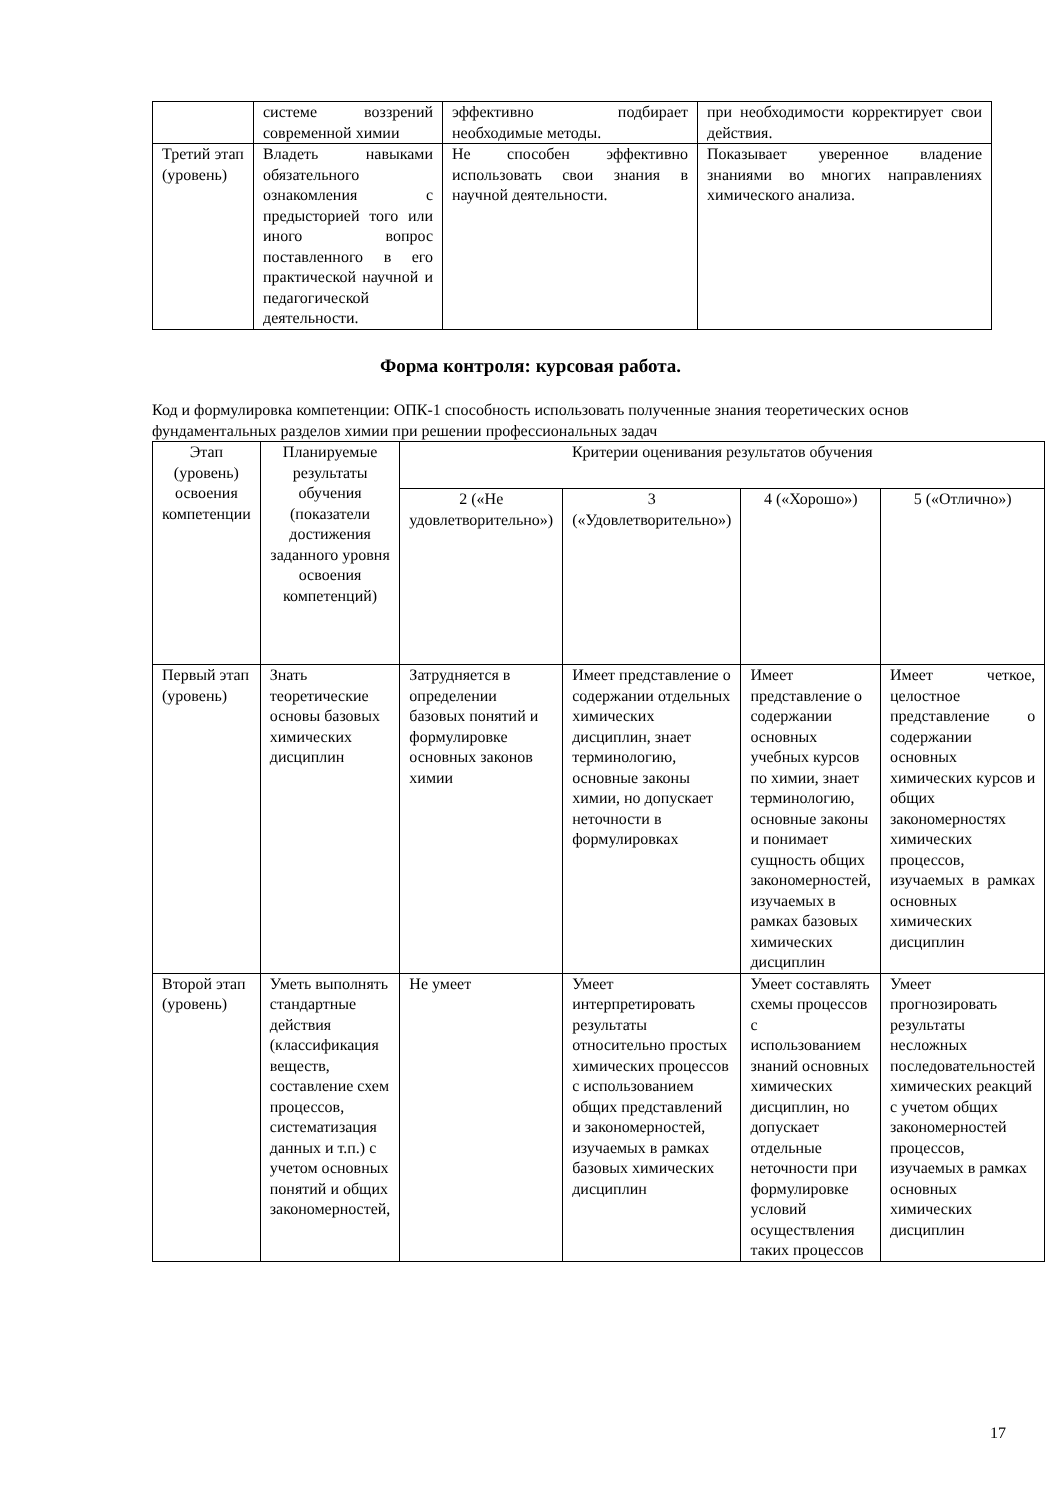| | системе воззрений современной химии | эффективно подбирает необходимые методы. | при необходимости корректирует свои действия. |
| Третий этап (уровень) | Владеть навыками обязательного ознакомления с предысторией того или иного вопрос поставленного в его практической научной и педагогической деятельности. | Не способен эффективно использовать свои знания в научной деятельности. | Показывает уверенное владение знаниями во многих направлениях химического анализа. |
Форма контроля: курсовая работа.
Код и формулировка компетенции: ОПК-1 способность использовать полученные знания теоретических основ фундаментальных разделов химии при решении профессиональных задач
| Этап (уровень) освоения компетенции | Планируемые результаты обучения (показатели достижения заданного уровня освоения компетенций) | Критерии оценивания результатов обучения | | | |
| --- | --- | --- | --- | --- | --- |
| | | 2 («Не удовлетворительно») | 3 («Удовлетворительно») | 4 («Хорошо») | 5 («Отлично») |
| Первый этап (уровень) | Знать теоретические основы базовых химических дисциплин | Затрудняется в определении базовых понятий и формулировке основных законов химии | Имеет представление о содержании отдельных химических дисциплин, знает терминологию, основные законы химии, но допускает неточности в формулировках | Имеет представление о содержании основных учебных курсов по химии, знает терминологию, основные законы и понимает сущность общих закономерностей, изучаемых в рамках базовых химических дисциплин | Имеет четкое, целостное представление о содержании основных химических курсов и общих закономерностях химических процессов, изучаемых в рамках основных химических дисциплин |
| Второй этап (уровень) | Уметь выполнять стандартные действия (классификация веществ, составление схем процессов, систематизация данных и т.п.) с учетом основных понятий и общих закономерностей, | Не умеет | Умеет интерпретировать результаты относительно простых химических процессов с использованием общих представлений и закономерностей, изучаемых в рамках базовых химических дисциплин | Умеет составлять схемы процессов с использованием знаний основных химических дисциплин, но допускает отдельные неточности при формулировке условий осуществления таких процессов | Умеет прогнозировать результаты несложных последовательностей химических реакций с учетом общих закономерностей процессов, изучаемых в рамках основных химических дисциплин |
17